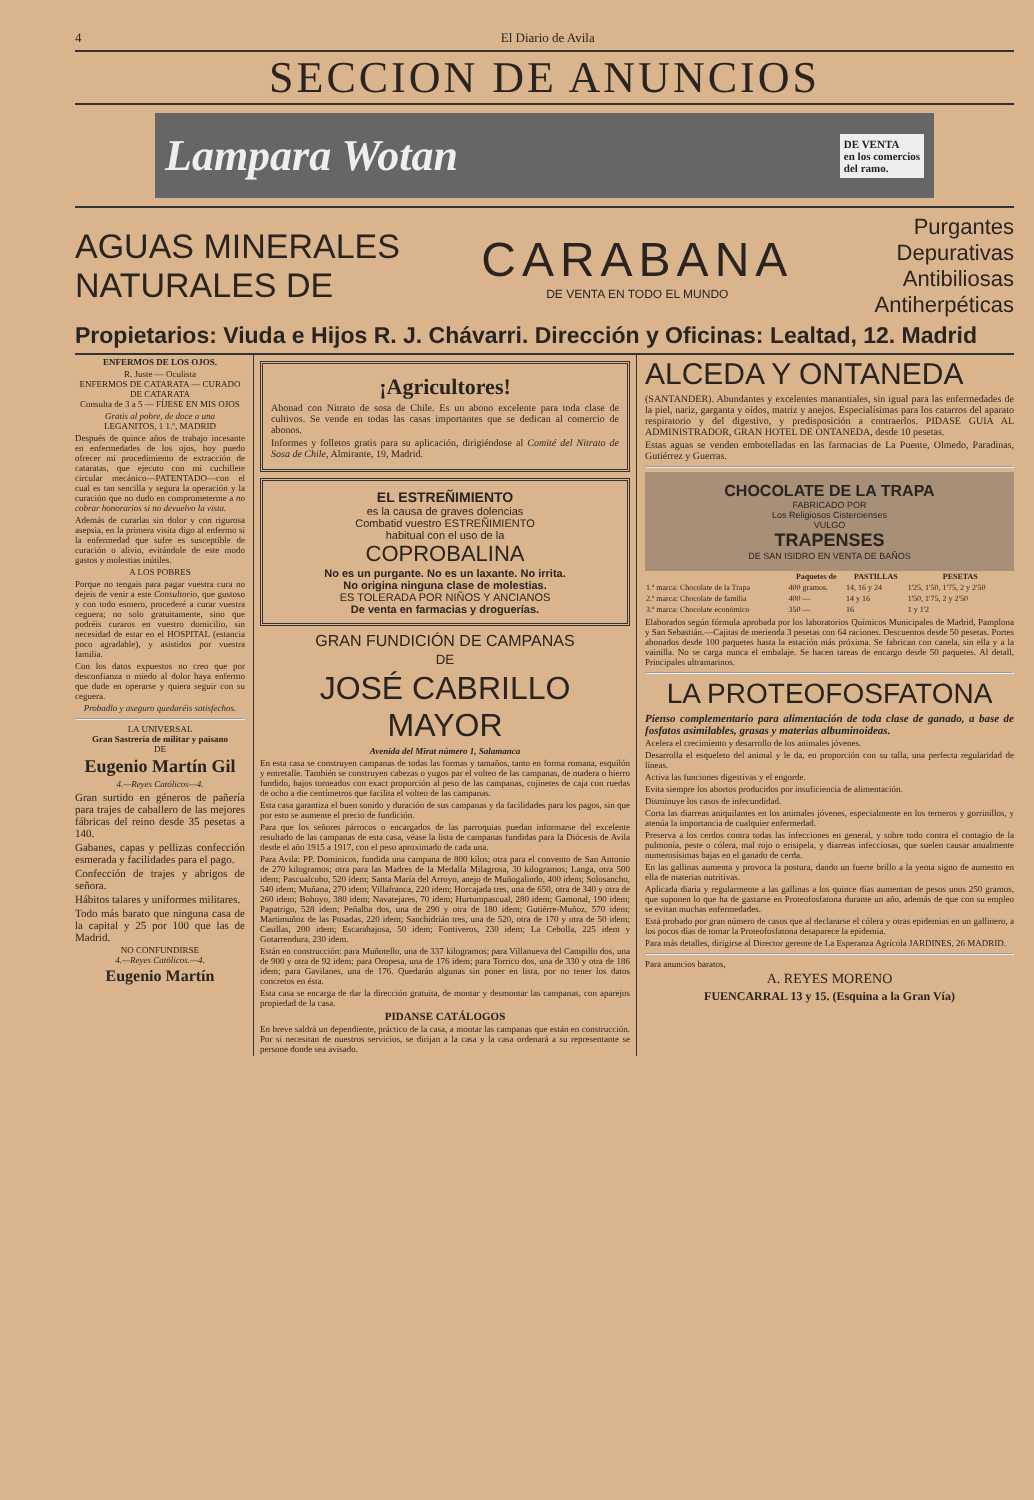4 El Diario de Avila
SECCION DE ANUNCIOS
Lampara Wotan
DE VENTA
en los comercios
del ramo.
AGUAS MINERALES
NATURALES DE
CARABANA
DE VENTA EN TODO EL MUNDO
Purgantes
Depurativas
Antibiliosas
Antiherpéticas
Propietarios: Viuda e Hijos R. J. Chávarri. Dirección y Oficinas: Lealtad, 12. Madrid
ENFERMOS DE LOS OJOS.
R. Juste — Oculista
ENFERMOS DE CATARATA — CURADO DE CATARATA
Consulta de 3 a 5 — FÍJESE EN MIS OJOS
Gratis al pobre, de doce a una
LEGANITOS, 1 1.º, MADRID
Después de quince años de trabajo incesante en enfermedades de los ojos, hoy puedo ofrecer mi procedimiento de extracción de cataratas, que ejecuto con mi cuchillete circular mecánico—PATENTADO—con el cual es tan sencilla y segura la operación y la curación que no dudo en comprometerme a no cobrar honorarios si no devuelvo la vista.
Además de curarlas sin dolor y con rigurosa asepsia, en la primera visita digo al enfermo si la enfermedad que sufre es susceptible de curación o alivio, evitándole de este modo gastos y molestias inútiles.
A LOS POBRES
Porque no tengais para pagar vuestra cura no dejeis de venir a este Consultorio, que gustoso y con todo esmero, procederé a curar vuestra ceguera; no solo gratuitamente, sino que podréis curaros en vuestro domicilio, sin necesidad de estar en el HOSPITAL (estancia poco agradable), y asistidos por vuestra familia.
Con los datos expuestos no creo que por desconfianza o miedo al dolor haya enfermo que dude en operarse y quiera seguir con su ceguera.
Probadlo y aseguro quedaréis satisfechos.
LA UNIVERSAL
Gran Sastrería de militar y paisano
DE
Eugenio Martín Gil
4.—Reyes Católicos—4.
Gran surtido en géneros de pañería para trajes de caballero de las mejores fábricas del reino desde 35 pesetas a 140.
Gabanes, capas y pellizas confección esmerada y facilidades para el pago.
Confección de trajes y abrigos de señora.
Hábitos talares y uniformes militares.
Todo más barato que ninguna casa de la capital y 25 por 100 que las de Madrid.
NO CONFUNDIRSE
4.—Reyes Católicos.—4.
Eugenio Martín
¡Agricultores!
Abonad con Nitrato de sosa de Chile. Es un abono excelente para toda clase de cultivos. Se vende en todas las casas importantes que se dedican al comercio de abonos.
Informes y folletos gratis para su aplicación, dirigiéndose al Comité del Nitrato de Sosa de Chile, Almirante, 19, Madrid.
EL ESTREÑIMIENTO
es la causa de graves dolencias
Combatid vuestro ESTREÑIMIENTO
habitual con el uso de la
COPROBALINA
No es un purgante. No es un laxante. No irrita.
No origina ninguna clase de molestias.
ES TOLERADA POR NIÑOS Y ANCIANOS
De venta en farmacias y droguerías.
GRAN FUNDICIÓN DE CAMPANAS
DE
JOSÉ CABRILLO MAYOR
Avenida del Mirat número 1, Salamanca
En esta casa se construyen campanas de todas las formas y tamaños, tanto en forma romana, esquilón y entretalle. También se construyen cabezas o yugos par el volteo de las campanas, de madera o hierro fundido, bajos torneados con exact proporción al peso de las campanas, cojinetes de caja con ruedas de ocho a die centímetros que facilita el volteo de las campanas.
Esta casa garantiza el buen sonido y duración de sus campanas y da facilidades para los pagos, sin que por esto se aumente el precio de fundición.
Para que los señores párrocos o encargados de las parroquias puedan informarse del excelente resultado de las campanas de esta casa, véase la lista de campanas fundidas para la Diócesis de Avila desde el año 1915 a 1917, con el peso aproximado de cada una.
Para Avila: PP. Dominicos, fundida una campana de 800 kilos; otra para el convento de San Antonio de 270 kilogramos; otra para las Madres de la Medalla Milagrosa, 30 kilogramos; Langa, otra 500 idem; Pascualcobo, 520 idem; Santa María del Arroyo, anejo de Muñogalindo, 400 idem; Solosancho, 540 idem; Muñana, 270 idem; Villafranca, 220 idem; Horcajada tres, una de 650, otra de 340 y otra de 260 idem; Bohoyo, 380 idem; Navatejares, 70 idem; Hurtumpascual, 280 idem; Gamonal, 190 idem; Papatrigo, 528 idem; Peñalba dos, una de 290 y otra de 180 idem; Gutiérre-Muñoz, 570 idem; Martimuñoz de las Posadas, 220 idem; Sanchidrián tres, una de 520, otra de 170 y otra de 50 idem; Casillas, 200 idem; Escarabajosa, 50 idem; Fontiveros, 230 idem; La Cebolla, 225 idem y Gotarrendura, 230 idem.
Están en construcción: para Muñotello, una de 337 kilogramos; para Villanueva del Campillo dos, una de 900 y otra de 92 idem; para Oropesa, una de 176 idem; para Torrico dos, una de 330 y otra de 186 idem; para Gavilanes, una de 176. Quedarán algunas sin poner en lista, por no tener los datos concretos en ésta.
Esta casa se encarga de dar la dirección gratuita, de montar y desmontar las campanas, con aparejos propiedad de la casa.
PIDANSE CATÁLOGOS
En breve saldrá un dependiente, práctico de la casa, a montar las campanas que están en construcción. Por si necesitan de nuestros servicios, se dirijan a la casa y la casa ordenará a su representante se persone donde sea avisado.
ALCEDA Y ONTANEDA
(SANTANDER). Abundantes y excelentes manantiales, sin igual para las enfermedades de la piel, nariz, garganta y oídos, matriz y anejos. Especialísimas para los catarros del aparato respiratorio y del digestivo, y predisposición a contraerlos. PIDASE GUIA AL ADMINISTRADOR, GRAN HOTEL DE ONTANEDA, desde 10 pesetas.
Estas aguas se venden embotelladas en las farmacias de La Puente, Olmedo, Paradinas, Gutiérrez y Guerras.
CHOCOLATE DE LA TRAPA
FABRICADO POR
Los Religiosos Cistercienses
VULGO
TRAPENSES
DE SAN ISIDRO EN VENTA DE BAÑOS
| | Paquetes de | PASTILLAS | PESETAS |
| --- | --- | --- | --- |
| 1.ª marca: Chocolate de la Trapa | 400 gramos. | 14, 16 y 24 | 1'25, 1'50, 1'75, 2 y 2'50 |
| 2.ª marca: Chocolate de familia | 400 — | 14 y 16 | 1'50, 1'75, 2 y 2'50 |
| 3.ª marca: Chocolate económico | 350 — | 16 | 1 y 1'2 |
Elaborados según fórmula aprobada por los laboratorios Químicos Municipales de Madrid, Pamplona y San Sebastián.—Cajitas de merienda 3 pesetas con 64 raciones. Descuentos desde 50 pesetas. Portes abonados desde 100 paquetes hasta la estación más próxima. Se fabrican con canela, sin ella y a la vainilla. No se carga nunca el embalaje. Se hacen tareas de encargo desde 50 paquetes. Al detall, Principales ultramarinos.
LA PROTEOFOSFATONA
Pienso complementario para alimentación de toda clase de ganado, a base de fosfatos asimilables, grasas y materias albuminoideas.
Acelera el crecimiento y desarrollo de los animales jóvenes.
Desarrolla el esqueleto del animal y le da, en proporción con su talla, una perfecta regularidad de líneas.
Activa las funciones digestivas y el engorde.
Evita siempre los abortos producidos por insuficiencia de alimentación.
Disminuye los casos de infecundidad.
Corta las diarreas aniquilantes en los animales jóvenes, especialmente en los terneros y gorrinillos, y atenúa la importancia de cualquier enfermedad.
Preserva a los cerdos contra todas las infecciones en general, y sobre todo contra el contagio de la pulmonía, peste o cólera, mal rojo o erisipela, y diarreas infecciosas, que suelen causar anualmente numerosísimas bajas en el ganado de cerda.
En las gallinas aumenta y provoca la postura, dando un fuerte brillo a la yema signo de aumento en ella de materias nutritivas.
Aplicada diaria y regularmente a las gallinas a los quince días aumentan de pesos unos 250 gramos, que suponen lo que ha de gastarse en Proteofosfatona durante un año, además de que con su empleo se evitan muchas enfermedades.
Está probado por gran número de casos que al declararse el cólera y otras epidemias en un gallinero, a los pocos días de tomar la Proteofosfatona desaparece la epidemia.
Para más detalles, dirigirse al Director gerente de La Esperanza Agrícola JARDINES, 26 MADRID.
Para anuncios baratos,
A. REYES MORENO
FUENCARRAL 13 y 15. (Esquina a la Gran Vía)